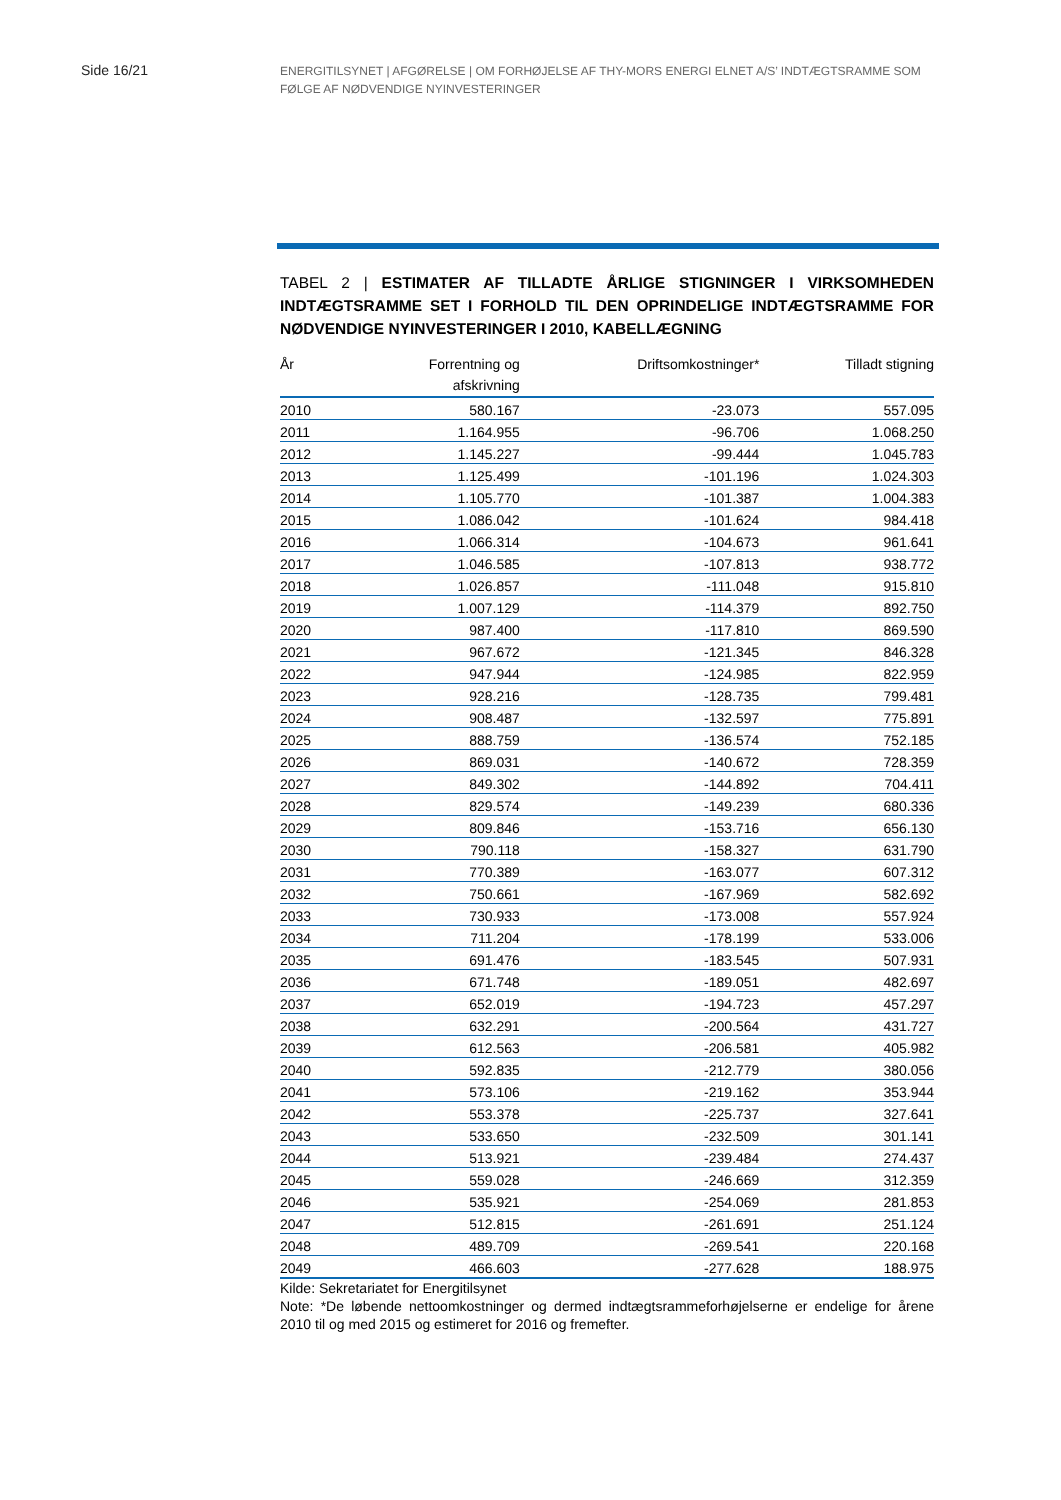Side 16/21
ENERGITILSYNET | AFGØRELSE | OM FORHØJELSE AF THY-MORS ENERGI ELNET A/S’ INDTÆGTSRAMME SOM FØLGE AF NØDVENDIGE NYINVESTERINGER
TABEL 2 | ESTIMATER AF TILLADTE ÅRLIGE STIGNINGER I VIRKSOMHEDEN INDTÆGTSRAMME SET I FORHOLD TIL DEN OPRINDELIGE INDTÆGTSRAMME FOR NØDVENDIGE NYINVESTERINGER I 2010, KABELLÆGNING
| År | Forrentning og afskrivning | Driftsomkostninger* | Tilladt stigning |
| --- | --- | --- | --- |
| 2010 | 580.167 | -23.073 | 557.095 |
| 2011 | 1.164.955 | -96.706 | 1.068.250 |
| 2012 | 1.145.227 | -99.444 | 1.045.783 |
| 2013 | 1.125.499 | -101.196 | 1.024.303 |
| 2014 | 1.105.770 | -101.387 | 1.004.383 |
| 2015 | 1.086.042 | -101.624 | 984.418 |
| 2016 | 1.066.314 | -104.673 | 961.641 |
| 2017 | 1.046.585 | -107.813 | 938.772 |
| 2018 | 1.026.857 | -111.048 | 915.810 |
| 2019 | 1.007.129 | -114.379 | 892.750 |
| 2020 | 987.400 | -117.810 | 869.590 |
| 2021 | 967.672 | -121.345 | 846.328 |
| 2022 | 947.944 | -124.985 | 822.959 |
| 2023 | 928.216 | -128.735 | 799.481 |
| 2024 | 908.487 | -132.597 | 775.891 |
| 2025 | 888.759 | -136.574 | 752.185 |
| 2026 | 869.031 | -140.672 | 728.359 |
| 2027 | 849.302 | -144.892 | 704.411 |
| 2028 | 829.574 | -149.239 | 680.336 |
| 2029 | 809.846 | -153.716 | 656.130 |
| 2030 | 790.118 | -158.327 | 631.790 |
| 2031 | 770.389 | -163.077 | 607.312 |
| 2032 | 750.661 | -167.969 | 582.692 |
| 2033 | 730.933 | -173.008 | 557.924 |
| 2034 | 711.204 | -178.199 | 533.006 |
| 2035 | 691.476 | -183.545 | 507.931 |
| 2036 | 671.748 | -189.051 | 482.697 |
| 2037 | 652.019 | -194.723 | 457.297 |
| 2038 | 632.291 | -200.564 | 431.727 |
| 2039 | 612.563 | -206.581 | 405.982 |
| 2040 | 592.835 | -212.779 | 380.056 |
| 2041 | 573.106 | -219.162 | 353.944 |
| 2042 | 553.378 | -225.737 | 327.641 |
| 2043 | 533.650 | -232.509 | 301.141 |
| 2044 | 513.921 | -239.484 | 274.437 |
| 2045 | 559.028 | -246.669 | 312.359 |
| 2046 | 535.921 | -254.069 | 281.853 |
| 2047 | 512.815 | -261.691 | 251.124 |
| 2048 | 489.709 | -269.541 | 220.168 |
| 2049 | 466.603 | -277.628 | 188.975 |
Kilde: Sekretariatet for Energitilsynet
Note: *De løbende nettoomkostninger og dermed indtægtsrammeforhøjelserne er endelige for årene 2010 til og med 2015 og estimeret for 2016 og fremefter.